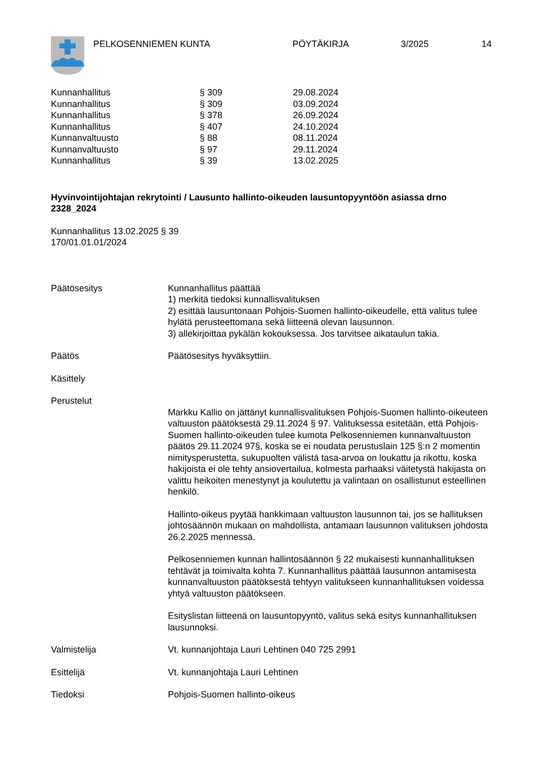PELKOSENNIEMEN KUNTA PÖYTÄKIRJA 3/2025 14
| Kunnanhallitus | § 309 | 29.08.2024 |
| Kunnanhallitus | § 309 | 03.09.2024 |
| Kunnanhallitus | § 378 | 26.09.2024 |
| Kunnanhallitus | § 407 | 24.10.2024 |
| Kunnanvaltuusto | § 88 | 08.11.2024 |
| Kunnanvaltuusto | § 97 | 29.11.2024 |
| Kunnanhallitus | § 39 | 13.02.2025 |
Hyvinvointijohtajan rekrytointi / Lausunto hallinto-oikeuden lausuntopyyntöön asiassa drno 2328_2024
Kunnanhallitus 13.02.2025 § 39
170/01.01.01/2024
| Päätösesitys | Kunnanhallitus päättää 1) merkitä tiedoksi kunnallisvalituksen 2) esittää lausuntonaan Pohjois-Suomen hallinto-oikeudelle, että valitus tulee hylätä perusteettomana sekä liitteenä olevan lausunnon. 3) allekirjoittaa pykälän kokouksessa. Jos tarvitsee aikataulun takia. |
| Päätös | Päätösesitys hyväksyttiin. |
| Käsittely | |
| Perustelut | |
| | Markku Kallio on jättänyt kunnallisvalituksen Pohjois-Suomen hallinto-oikeuteen valtuuston päätöksestä 29.11.2024 § 97. Valituksessa esitetään, että Pohjois-Suomen hallinto-oikeuden tulee kumota Pelkosenniemen kunnanvaltuuston päätös 29.11.2024 97§, koska se ei noudata perustuslain 125 §:n 2 momentin nimitysperustetta, sukupuolten välistä tasa-arvoa on loukattu ja rikottu, koska hakijoista ei ole tehty ansiovertailua, kolmesta parhaaksi väitetystä hakijasta on valittu heikoiten menestynyt ja koulutettu ja valintaan on osallistunut esteellinen henkilö. Hallinto-oikeus pyytää hankkimaan valtuuston lausunnon tai, jos se hallituksen johtosäännön mukaan on mahdollista, antamaan lausunnon valituksen johdosta 26.2.2025 mennessä. Pelkosenniemen kunnan hallintosäännön § 22 mukaisesti kunnanhallituksen tehtävät ja toimivalta kohta 7. Kunnanhallitus päättää lausunnon antamisesta kunnanvaltuuston päätöksestä tehtyyn valitukseen kunnanhallituksen voidessa yhtyä valtuuston päätökseen. Esityslistan liitteenä on lausuntopyyntö, valitus sekä esitys kunnanhallituksen lausunnoksi. |
| Valmistelija | Vt. kunnanjohtaja Lauri Lehtinen 040 725 2991 |
| Esittelijä | Vt. kunnanjohtaja Lauri Lehtinen |
| Tiedoksi | Pohjois-Suomen hallinto-oikeus |